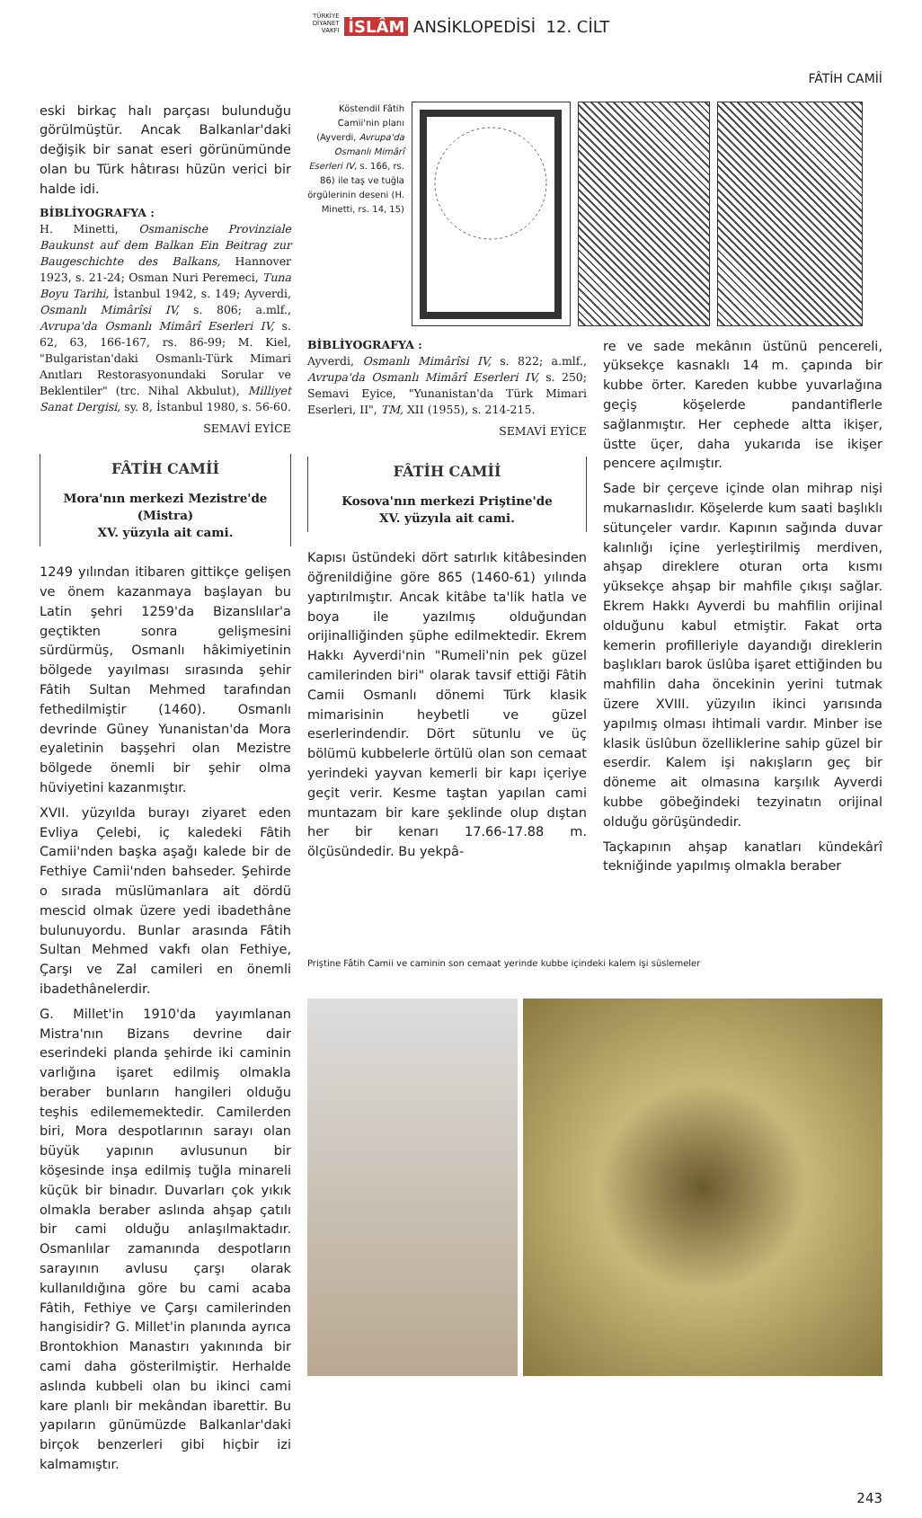TÜRKİYE
DİYANET
VAKFI İSLÂM ANSİKLOPEDİSİ 12. CİLT
FÂTİH CAMİİ
eski birkaç halı parçası bulunduğu görülmüştür. Ancak Balkanlar'daki değişik bir sanat eseri görünümünde olan bu Türk hâtırası hüzün verici bir halde idi.
BİBLİYOGRAFYA :
H. Minetti, Osmanische Provinziale Baukunst auf dem Balkan Ein Beitrag zur Baugeschichte des Balkans, Hannover 1923, s. 21-24; Osman Nuri Peremeci, Tuna Boyu Tarihi, İstanbul 1942, s. 149; Ayverdi, Osmanlı Mimârîsi IV, s. 806; a.mlf., Avrupa'da Osmanlı Mimârî Eserleri IV, s. 62, 63, 166-167, rs. 86-99; M. Kiel, "Bulgaristan'daki Osmanlı-Türk Mimari Anıtları Restorasyonundaki Sorular ve Beklentiler" (trc. Nihal Akbulut), Milliyet Sanat Dergisi, sy. 8, İstanbul 1980, s. 56-60.
SEMAVİ EYİCE
FÂTİH CAMİİ
Mora'nın merkezi Mezistre'de (Mistra)
XV. yüzyıla ait cami.
1249 yılından itibaren gittikçe gelişen ve önem kazanmaya başlayan bu Latin şehri 1259'da Bizanslılar'a geçtikten sonra gelişmesini sürdürmüş, Osmanlı hâkimiyetinin bölgede yayılması sırasında şehir Fâtih Sultan Mehmed tarafından fethedilmiştir (1460). Osmanlı devrinde Güney Yunanistan'da Mora eyaletinin başşehri olan Mezistre bölgede önemli bir şehir olma hüviyetini kazanmıştır.
XVII. yüzyılda burayı ziyaret eden Evliya Çelebi, iç kaledeki Fâtih Camii'nden başka aşağı kalede bir de Fethiye Camii'nden bahseder. Şehirde o sırada müslümanlara ait dördü mescid olmak üzere yedi ibadethâne bulunuyordu. Bunlar arasında Fâtih Sultan Mehmed vakfı olan Fethiye, Çarşı ve Zal camileri en önemli ibadethânelerdir.
G. Millet'in 1910'da yayımlanan Mistra'nın Bizans devrine dair eserindeki planda şehirde iki caminin varlığına işaret edilmiş olmakla beraber bunların hangileri olduğu teşhis edilememektedir. Camilerden biri, Mora despotlarının sarayı olan büyük yapının avlusunun bir köşesinde inşa edilmiş tuğla minareli küçük bir binadır. Duvarları çok yıkık olmakla beraber aslında ahşap çatılı bir cami olduğu anlaşılmaktadır. Osmanlılar zamanında despotların sarayının avlusu çarşı olarak kullanıldığına göre bu cami acaba Fâtih, Fethiye ve Çarşı camilerinden hangisidir? G. Millet'in planında ayrıca Brontokhion Manastırı yakınında bir cami daha gösterilmiştir. Herhalde aslında kubbeli olan bu ikinci cami kare planlı bir mekândan ibarettir. Bu yapıların günümüzde Balkanlar'daki birçok benzerleri gibi hiçbir izi kalmamıştır.
Köstendil Fâtih Camii'nin planı (Ayverdi, Avrupa'da Osmanlı Mimârî Eserleri IV, s. 166, rs. 86) ile taş ve tuğla örgülerinin deseni (H. Minetti, rs. 14, 15)
BİBLİYOGRAFYA :
Ayverdi, Osmanlı Mimârîsi IV, s. 822; a.mlf., Avrupa'da Osmanlı Mimârî Eserleri IV, s. 250; Semavi Eyice, "Yunanistan'da Türk Mimari Eserleri, II", TM, XII (1955), s. 214-215.
SEMAVİ EYİCE
FÂTİH CAMİİ
Kosova'nın merkezi Priştine'de
XV. yüzyıla ait cami.
Kapısı üstündeki dört satırlık kitâbesinden öğrenildiğine göre 865 (1460-61) yılında yaptırılmıştır. Ancak kitâbe ta'lik hatla ve boya ile yazılmış olduğundan orijinalliğinden şüphe edilmektedir. Ekrem Hakkı Ayverdi'nin "Rumeli'nin pek güzel camilerinden biri" olarak tavsif ettiği Fâtih Camii Osmanlı dönemi Türk klasik mimarisinin heybetli ve güzel eserlerindendir. Dört sütunlu ve üç bölümü kubbelerle örtülü olan son cemaat yerindeki yayvan kemerli bir kapı içeriye geçit verir. Kesme taştan yapılan cami muntazam bir kare şeklinde olup dıştan her bir kenarı 17.66-17.88 m. ölçüsündedir. Bu yekpâ-
re ve sade mekânın üstünü pencereli, yüksekçe kasnaklı 14 m. çapında bir kubbe örter. Kareden kubbe yuvarlağına geçiş köşelerde pandantiflerle sağlanmıştır. Her cephede altta ikişer, üstte üçer, daha yukarıda ise ikişer pencere açılmıştır.
Sade bir çerçeve içinde olan mihrap nişi mukarnaslıdır. Köşelerde kum saati başlıklı sütunçeler vardır. Kapının sağında duvar kalınlığı içine yerleştirilmiş merdiven, ahşap direklere oturan orta kısmı yüksekçe ahşap bir mahfile çıkışı sağlar. Ekrem Hakkı Ayverdi bu mahfilin orijinal olduğunu kabul etmiştir. Fakat orta kemerin profilleriyle dayandığı direklerin başlıkları barok üslûba işaret ettiğinden bu mahfilin daha öncekinin yerini tutmak üzere XVIII. yüzyılın ikinci yarısında yapılmış olması ihtimali vardır. Minber ise klasik üslûbun özelliklerine sahip güzel bir eserdir. Kalem işi nakışların geç bir döneme ait olmasına karşılık Ayverdi kubbe göbeğindeki tezyinatın orijinal olduğu görüşündedir.
Taçkapının ahşap kanatları kündekârî tekniğinde yapılmış olmakla beraber
Priştine Fâtih Camii ve caminin son cemaat yerinde kubbe içindeki kalem işi süslemeler
243